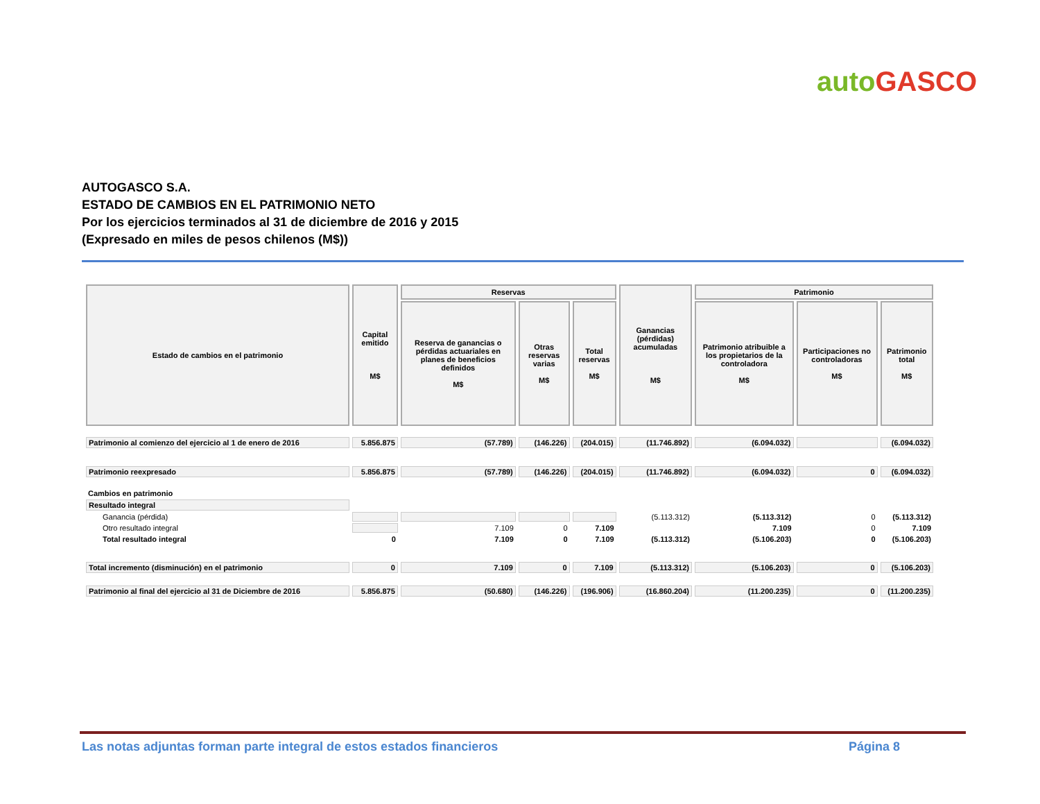auto GASCO
AUTOGASCO S.A.
ESTADO DE CAMBIOS EN EL PATRIMONIO NETO
Por los ejercicios terminados al 31 de diciembre de 2016 y 2015
(Expresado en miles de pesos chilenos (M$))
| Estado de cambios en el patrimonio | Capital emitido M$ | Reservas | | | Ganancias (pérdidas) acumuladas M$ | Patrimonio | | |
| --- | --- | --- | --- | --- | --- | --- | --- | --- |
| | | Reserva de ganancias o pérdidas actuariales en planes de beneficios definidos M$ | Otras reservas varias M$ | Total reservas M$ | | Patrimonio atribuible a los propietarios de la controladora M$ | Participaciones no controladoras M$ | Patrimonio total M$ |
| Patrimonio al comienzo del ejercicio al 1 de enero de 2016 | 5.856.875 | (57.789) | (146.226) | (204.015) | (11.746.892) | (6.094.032) | | (6.094.032) |
| Patrimonio reexpresado | 5.856.875 | (57.789) | (146.226) | (204.015) | (11.746.892) | (6.094.032) | 0 | (6.094.032) |
| Cambios en patrimonio | | | | | | | | |
| Resultado integral | | | | | | | | |
| Ganancia (pérdida) | | | | | (5.113.312) | (5.113.312) | 0 | (5.113.312) |
| Otro resultado integral | | 7.109 | 0 | 7.109 | | 7.109 | 0 | 7.109 |
| Total resultado integral | 0 | 7.109 | 0 | 7.109 | (5.113.312) | (5.106.203) | 0 | (5.106.203) |
| Total incremento (disminución) en el patrimonio | 0 | 7.109 | 0 | 7.109 | (5.113.312) | (5.106.203) | 0 | (5.106.203) |
| Patrimonio al final del ejercicio al 31 de Diciembre de 2016 | 5.856.875 | (50.680) | (146.226) | (196.906) | (16.860.204) | (11.200.235) | 0 | (11.200.235) |
Las notas adjuntas forman parte integral de estos estados financieros Página 8